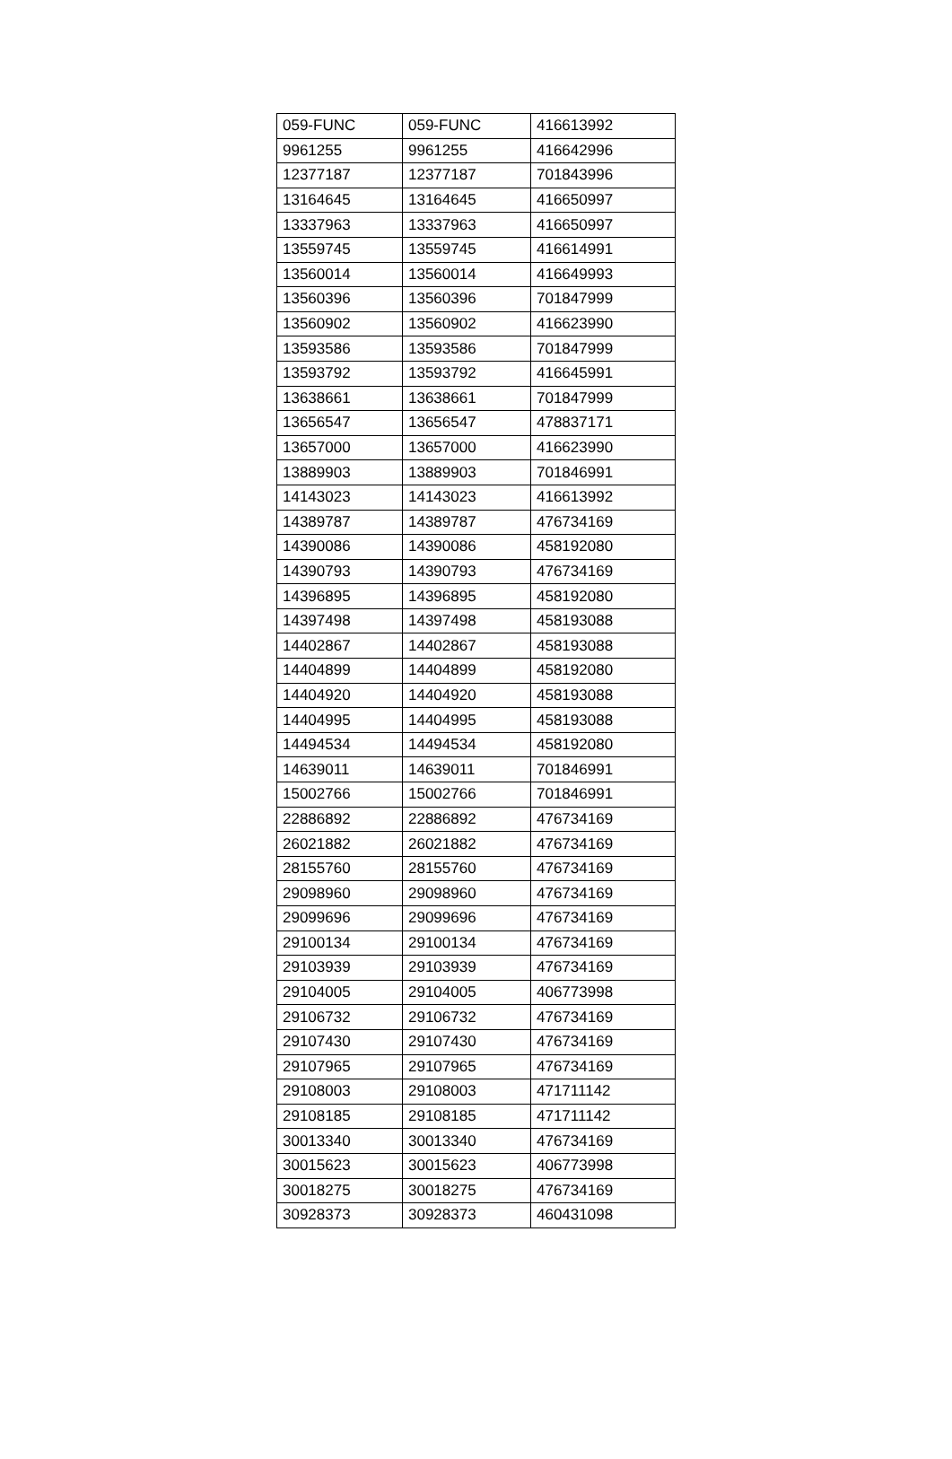| 059-FUNC | 059-FUNC | 416613992 |
| 9961255 | 9961255 | 416642996 |
| 12377187 | 12377187 | 701843996 |
| 13164645 | 13164645 | 416650997 |
| 13337963 | 13337963 | 416650997 |
| 13559745 | 13559745 | 416614991 |
| 13560014 | 13560014 | 416649993 |
| 13560396 | 13560396 | 701847999 |
| 13560902 | 13560902 | 416623990 |
| 13593586 | 13593586 | 701847999 |
| 13593792 | 13593792 | 416645991 |
| 13638661 | 13638661 | 701847999 |
| 13656547 | 13656547 | 478837171 |
| 13657000 | 13657000 | 416623990 |
| 13889903 | 13889903 | 701846991 |
| 14143023 | 14143023 | 416613992 |
| 14389787 | 14389787 | 476734169 |
| 14390086 | 14390086 | 458192080 |
| 14390793 | 14390793 | 476734169 |
| 14396895 | 14396895 | 458192080 |
| 14397498 | 14397498 | 458193088 |
| 14402867 | 14402867 | 458193088 |
| 14404899 | 14404899 | 458192080 |
| 14404920 | 14404920 | 458193088 |
| 14404995 | 14404995 | 458193088 |
| 14494534 | 14494534 | 458192080 |
| 14639011 | 14639011 | 701846991 |
| 15002766 | 15002766 | 701846991 |
| 22886892 | 22886892 | 476734169 |
| 26021882 | 26021882 | 476734169 |
| 28155760 | 28155760 | 476734169 |
| 29098960 | 29098960 | 476734169 |
| 29099696 | 29099696 | 476734169 |
| 29100134 | 29100134 | 476734169 |
| 29103939 | 29103939 | 476734169 |
| 29104005 | 29104005 | 406773998 |
| 29106732 | 29106732 | 476734169 |
| 29107430 | 29107430 | 476734169 |
| 29107965 | 29107965 | 476734169 |
| 29108003 | 29108003 | 471711142 |
| 29108185 | 29108185 | 471711142 |
| 30013340 | 30013340 | 476734169 |
| 30015623 | 30015623 | 406773998 |
| 30018275 | 30018275 | 476734169 |
| 30928373 | 30928373 | 460431098 |